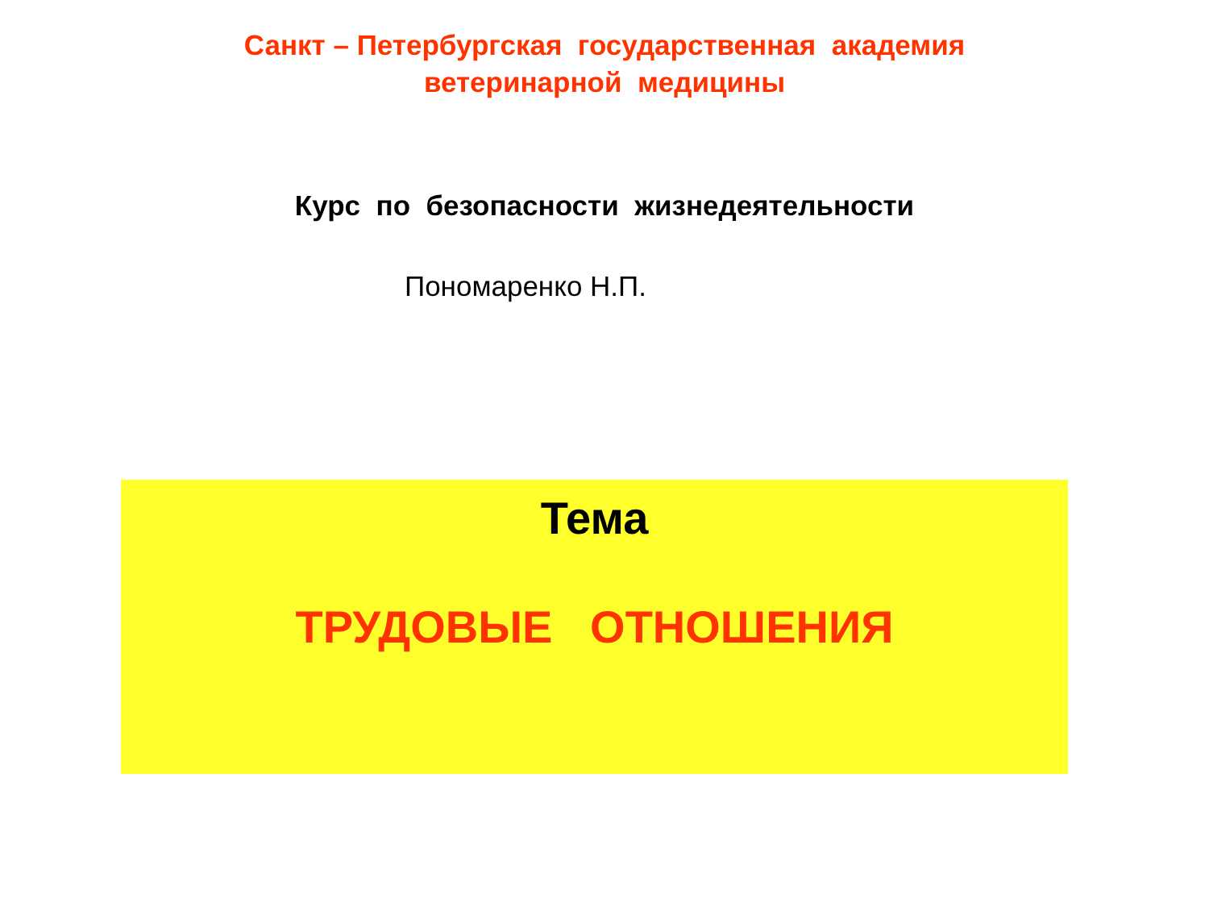Санкт – Петербургская государственная академия
ветеринарной медицины
Курс по безопасности жизнедеятельности
Пономаренко Н.П.
Тема
ТРУДОВЫЕ ОТНОШЕНИЯ